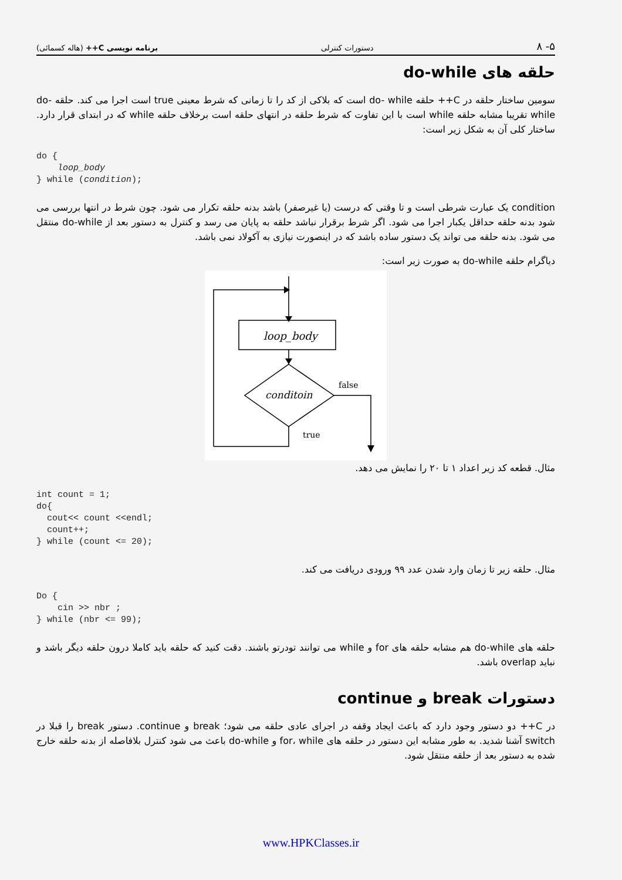برنامه نویسی C++ (هاله کسمائی) دستورات کنترلی ۸ -۵
حلقه های do-while
سومین ساختار حلقه در C++ حلقه do- while است که بلاکی از کد را تا زمانی که شرط معینی true است اجرا می کند. حلقه do-while تقریبا مشابه حلقه while است با این تفاوت که شرط حلقه در انتهای حلقه است برخلاف حلقه while که در ابتدای قرار دارد. ساختار کلی آن به شکل زیر است:
do {
    loop_body
} while (condition);
condition یک عبارت شرطی است و تا وقتی که درست (یا غیرصفر) باشد بدنه حلقه تکرار می شود. چون شرط در انتها بررسی می شود بدنه حلقه حداقل یکبار اجرا می شود. اگر شرط برقرار نباشد حلقه به پایان می رسد و کنترل به دستور بعد از do-while منتقل می شود. بدنه حلقه می تواند یک دستور ساده باشد که در اینصورت نیازی به آکولاد نمی باشد.
دیاگرام حلقه do-while به صورت زیر است:
loop_body
conditoin
false
true
مثال. قطعه کد زیر اعداد ۱ تا ۲۰ را نمایش می دهد.
int count = 1;
do{
  cout<< count <<endl;
  count++;
} while (count <= 20);
مثال. حلقه زیر تا زمان وارد شدن عدد ۹۹ ورودی دریافت می کند.
Do {
    cin >> nbr ;
} while (nbr <= 99);
حلقه های do-while هم مشابه حلقه های for و while می توانند تودرتو باشند. دقت کنید که حلقه باید کاملا درون حلقه دیگر باشد و نباید overlap باشد.
دستورات break و continue
در C++ دو دستور وجود دارد که باعث ایجاد وقفه در اجرای عادی حلقه می شود؛ break و continue. دستور break را قبلا در switch آشنا شدید. به طور مشابه این دستور در حلقه های for، while و do-while باعث می شود کنترل بلافاصله از بدنه حلقه خارج شده به دستور بعد از حلقه منتقل شود.
www.HPKClasses.ir